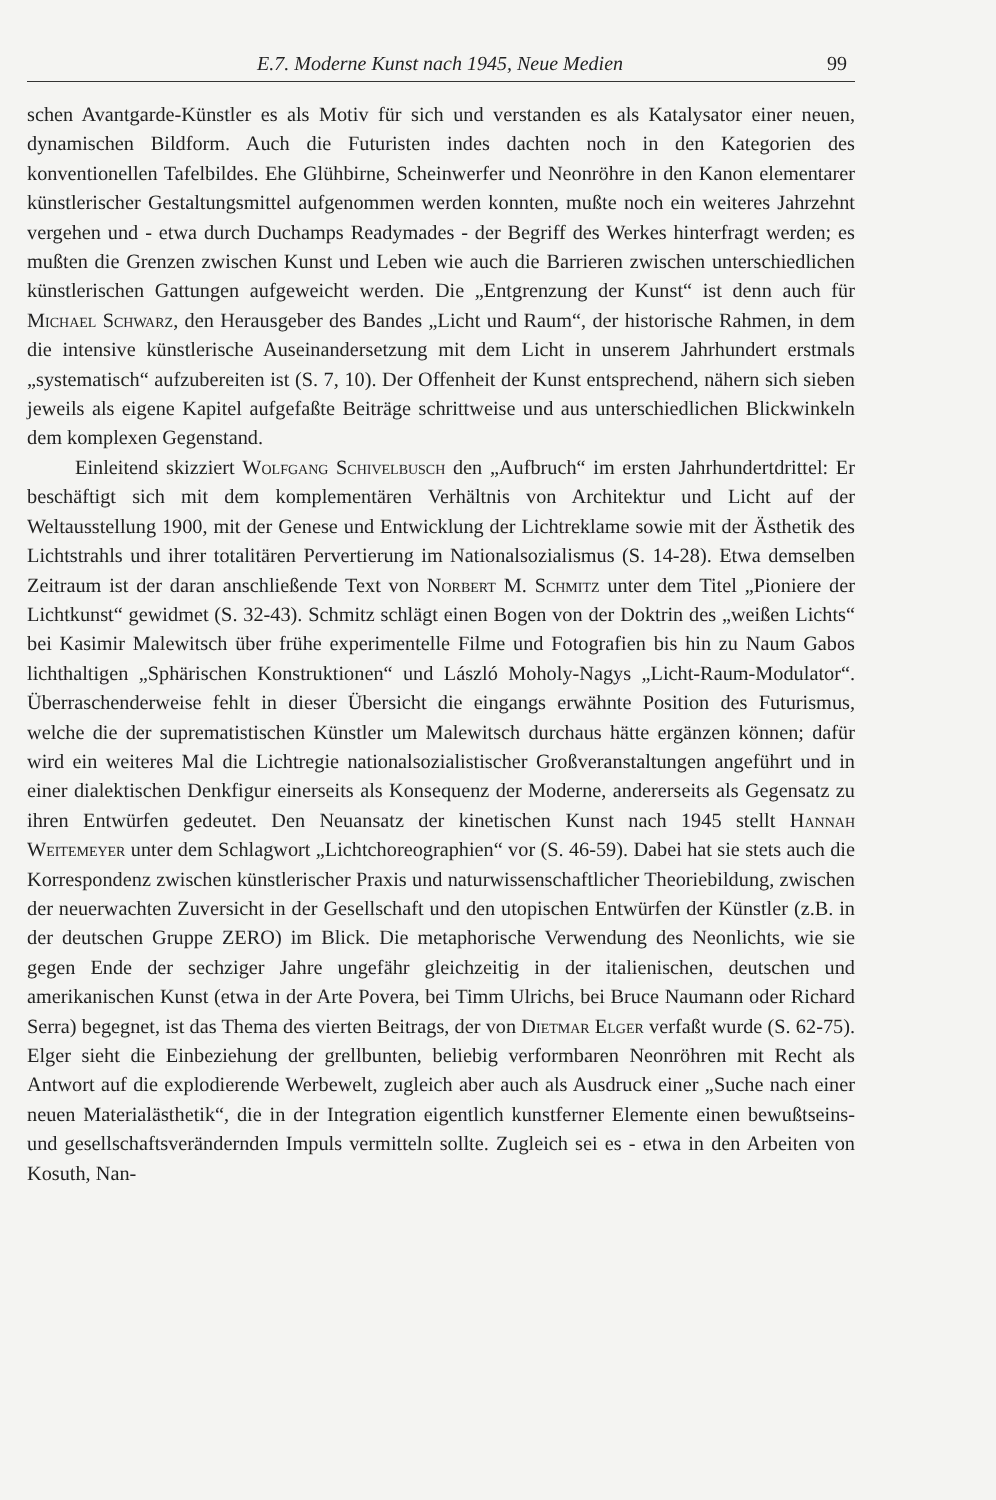E.7. Moderne Kunst nach 1945, Neue Medien 99
schen Avantgarde-Künstler es als Motiv für sich und verstanden es als Katalysator einer neuen, dynamischen Bildform. Auch die Futuristen indes dachten noch in den Kategorien des konventionellen Tafelbildes. Ehe Glühbirne, Scheinwerfer und Neonröhre in den Kanon elementarer künstlerischer Gestaltungsmittel aufgenommen werden konnten, mußte noch ein weiteres Jahrzehnt vergehen und - etwa durch Duchamps Readymades - der Begriff des Werkes hinterfragt werden; es mußten die Grenzen zwischen Kunst und Leben wie auch die Barrieren zwischen unterschiedlichen künstlerischen Gattungen aufgeweicht werden. Die „Entgrenzung der Kunst“ ist denn auch für Michael Schwarz, den Herausgeber des Bandes „Licht und Raum“, der historische Rahmen, in dem die intensive künstlerische Auseinandersetzung mit dem Licht in unserem Jahrhundert erstmals „systematisch“ aufzubereiten ist (S. 7, 10). Der Offenheit der Kunst entsprechend, nähern sich sieben jeweils als eigene Kapitel aufgefaßte Beiträge schrittweise und aus unterschiedlichen Blickwinkeln dem komplexen Gegenstand.
Einleitend skizziert Wolfgang Schivelbusch den „Aufbruch“ im ersten Jahrhundertdrittel: Er beschäftigt sich mit dem komplementären Verhältnis von Architektur und Licht auf der Weltausstellung 1900, mit der Genese und Entwicklung der Lichtreklame sowie mit der Ästhetik des Lichtstrahls und ihrer totalitären Pervertierung im Nationalsozialismus (S. 14-28). Etwa demselben Zeitraum ist der daran anschließende Text von Norbert M. Schmitz unter dem Titel „Pioniere der Lichtkunst“ gewidmet (S. 32-43). Schmitz schlägt einen Bogen von der Doktrin des „weißen Lichts“ bei Kasimir Malewitsch über frühe experimentelle Filme und Fotografien bis hin zu Naum Gabos lichthaltigen „Sphärischen Konstruktionen“ und László Moholy-Nagys „Licht-Raum-Modulator“. Überraschenderweise fehlt in dieser Übersicht die eingangs erwähnte Position des Futurismus, welche die der suprematistischen Künstler um Malewitsch durchaus hätte ergänzen können; dafür wird ein weiteres Mal die Lichtregie nationalsozialistischer Großveranstaltungen angeführt und in einer dialektischen Denkfigur einerseits als Konsequenz der Moderne, andererseits als Gegensatz zu ihren Entwürfen gedeutet. Den Neuansatz der kinetischen Kunst nach 1945 stellt Hannah Weitemeyer unter dem Schlagwort „Lichtchoreographien“ vor (S. 46-59). Dabei hat sie stets auch die Korrespondenz zwischen künstlerischer Praxis und naturwissenschaftlicher Theoriebildung, zwischen der neuerwachten Zuversicht in der Gesellschaft und den utopischen Entwürfen der Künstler (z.B. in der deutschen Gruppe ZERO) im Blick. Die metaphorische Verwendung des Neonlichts, wie sie gegen Ende der sechziger Jahre ungefähr gleichzeitig in der italienischen, deutschen und amerikanischen Kunst (etwa in der Arte Povera, bei Timm Ulrichs, bei Bruce Naumann oder Richard Serra) begegnet, ist das Thema des vierten Beitrags, der von Dietmar Elger verfaßt wurde (S. 62-75). Elger sieht die Einbeziehung der grellbunten, beliebig verformbaren Neonröhren mit Recht als Antwort auf die explodierende Werbewelt, zugleich aber auch als Ausdruck einer „Suche nach einer neuen Materialästhetik“, die in der Integration eigentlich kunstferner Elemente einen bewußtseins- und gesellschaftsverändernden Impuls vermitteln sollte. Zugleich sei es - etwa in den Arbeiten von Kosuth, Nan-